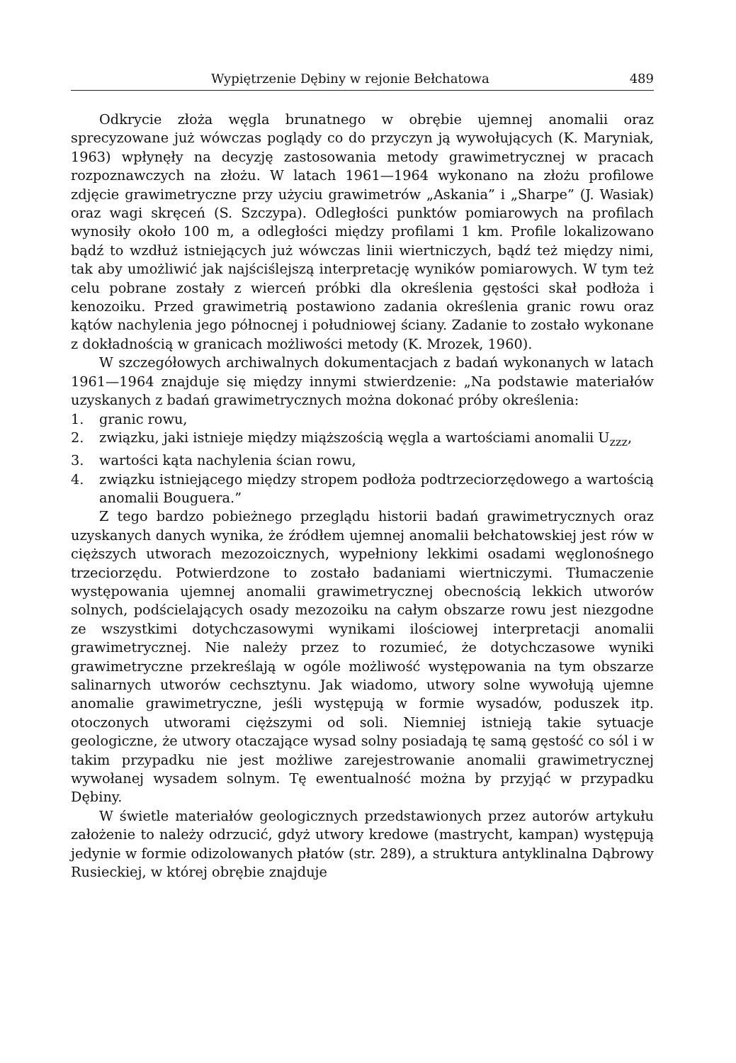Wypiętrzenie Dębiny w rejonie Bełchatowa 489
Odkrycie złoża węgla brunatnego w obrębie ujemnej anomalii oraz sprecyzowane już wówczas poglądy co do przyczyn ją wywołujących (K. Maryniak, 1963) wpłynęły na decyzję zastosowania metody grawimetrycznej w pracach rozpoznawczych na złożu. W latach 1961—1964 wykonano na złożu profilowe zdjęcie grawimetryczne przy użyciu grawimetrów „Askania” i „Sharpe” (J. Wasiak) oraz wagi skręceń (S. Szczypa). Odległości punktów pomiarowych na profilach wynosiły około 100 m, a odległości między profilami 1 km. Profile lokalizowano bądź to wzdłuż istniejących już wówczas linii wiertniczych, bądź też między nimi, tak aby umożliwić jak najściślejszą interpretację wyników pomiarowych. W tym też celu pobrane zostały z wierceń próbki dla określenia gęstości skał podłoża i kenozoiku. Przed grawimetrią postawiono zadania określenia granic rowu oraz kątów nachylenia jego północnej i południowej ściany. Zadanie to zostało wykonane z dokładnością w granicach możliwości metody (K. Mrozek, 1960).
W szczegółowych archiwalnych dokumentacjach z badań wykonanych w latach 1961—1964 znajduje się między innymi stwierdzenie: „Na podstawie materiałów uzyskanych z badań grawimetrycznych można dokonać próby określenia:
1. granic rowu,
2. związku, jaki istnieje między miąższością węgla a wartościami anomalii U<sub>zzz</sub>,
3. wartości kąta nachylenia ścian rowu,
4. związku istniejącego między stropem podłoża podtrzeciorzędowego a wartością anomalii Bouguera.”
Z tego bardzo pobieżnego przeglądu historii badań grawimetrycznych oraz uzyskanych danych wynika, że źródłem ujemnej anomalii bełchatowskiej jest rów w cięższych utworach mezozoicznych, wypełniony lekkimi osadami węglonośnego trzeciorzędu. Potwierdzone to zostało badaniami wiertniczymi. Tłumaczenie występowania ujemnej anomalii grawimetrycznej obecnością lekkich utworów solnych, podścielających osady mezozoiku na całym obszarze rowu jest niezgodne ze wszystkimi dotychczasowymi wynikami ilościowej interpretacji anomalii grawimetrycznej. Nie należy przez to rozumieć, że dotychczasowe wyniki grawimetryczne przekreślają w ogóle możliwość występowania na tym obszarze salinarnych utworów cechsztynu. Jak wiadomo, utwory solne wywołują ujemne anomalie grawimetryczne, jeśli występują w formie wysadów, poduszek itp. otoczonych utworami cięższymi od soli. Niemniej istnieją takie sytuacje geologiczne, że utwory otaczające wysad solny posiadają tę samą gęstość co sól i w takim przypadku nie jest możliwe zarejestrowanie anomalii grawimetrycznej wywołanej wysadem solnym. Tę ewentualność można by przyjąć w przypadku Dębiny.
W świetle materiałów geologicznych przedstawionych przez autorów artykułu założenie to należy odrzucić, gdyż utwory kredowe (mastrycht, kampan) występują jedynie w formie odizolowanych płatów (str. 289), a struktura antyklinalna Dąbrowy Rusieckiej, w której obrębie znajduje